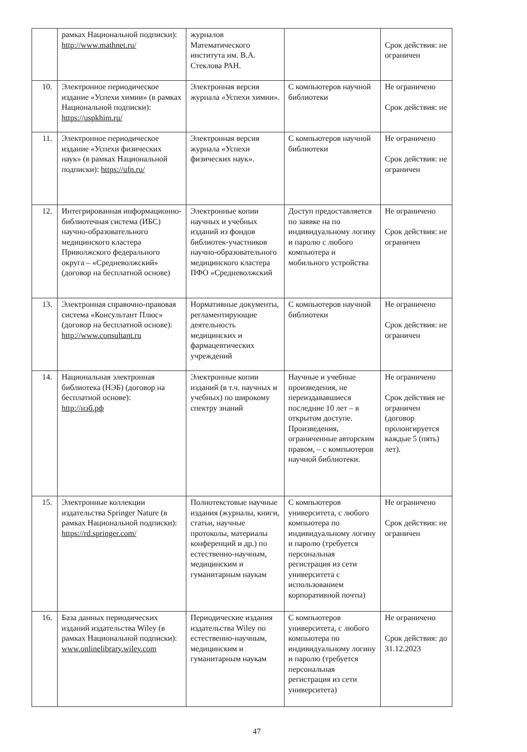| | рамках Национальной подписки): http://www.mathnet.ru/ | журналов Математического института им. В.А. Стеклова РАН. | | Срок действия: не ограничен |
| 10. | Электронное периодическое издание «Успехи химии» (в рамках Национальной подписки): https://uspkhim.ru/ | Электронная версия журнала «Успехи химии». | С компьютеров научной библиотеки | Не ограничено Срок действия: не |
| 11. | Электронное периодическое издание «Успехи физических наук» (в рамках Национальной подписки): https://ufn.ru/ | Электронная версия журнала «Успехи физических наук». | С компьютеров научной библиотеки | Не ограничено Срок действия: не ограничен |
| 12. | Интегрированная информационно-библиотечная система (ИБС) научно-образовательного медицинского кластера Приволжского федерального округа – «Средневолжский» (договор на бесплатной основе) | Электронные копии научных и учебных изданий из фондов библиотек-участников научно-образовательного медицинского кластера ПФО «Средневолжский | Доступ предоставляется по заявке на по индивидуальному логину и паролю с любого компьютера и мобильного устройства | Не ограничено Срок действия: не ограничен |
| 13. | Электронная справочно-правовая система «Консультант Плюс» (договор на бесплатной основе): http://www.consultant.ru | Нормативные документы, регламентирующие деятельность медицинских и фармацевтических учреждений | С компьютеров научной библиотеки | Не ограничено Срок действия: не ограничен |
| 14. | Национальная электронная библиотека (НЭБ) (договор на бесплатной основе): http://нэб.рф | Электронные копии изданий (в т.ч. научных и учебных) по широкому спектру знаний | Научные и учебные произведения, не переиздававшиеся последние 10 лет – в открытом доступе. Произведения, ограниченные авторским правом, – с компьютеров научной библиотеки. | Не ограничено Срок действия не ограничен (договор пролонгируется каждые 5 (пять) лет). |
| 15. | Электронные коллекции издательства Springer Nature (в рамках Национальной подписки): https://rd.springer.com/ | Полнотекстовые научные издания (журналы, книги, статьи, научные протоколы, материалы конференций и др.) по естественно-научным, медицинским и гуманитарным наукам | С компьютеров университета, с любого компьютера по индивидуальному логину и паролю (требуется персональная регистрация из сети университета с использованием корпоративной почты) | Не ограничено Срок действия: не ограничен |
| 16. | База данных периодических изданий издательства Wiley (в рамках Национальной подписки): www.onlinelibrary.wiley.com | Периодические издания издательства Wiley по естественно-научным, медицинским и гуманитарным наукам | С компьютеров университета, с любого компьютера по индивидуальному логину и паролю (требуется персональная регистрация из сети университета) | Не ограничено Срок действия: до 31.12.2023 |
47